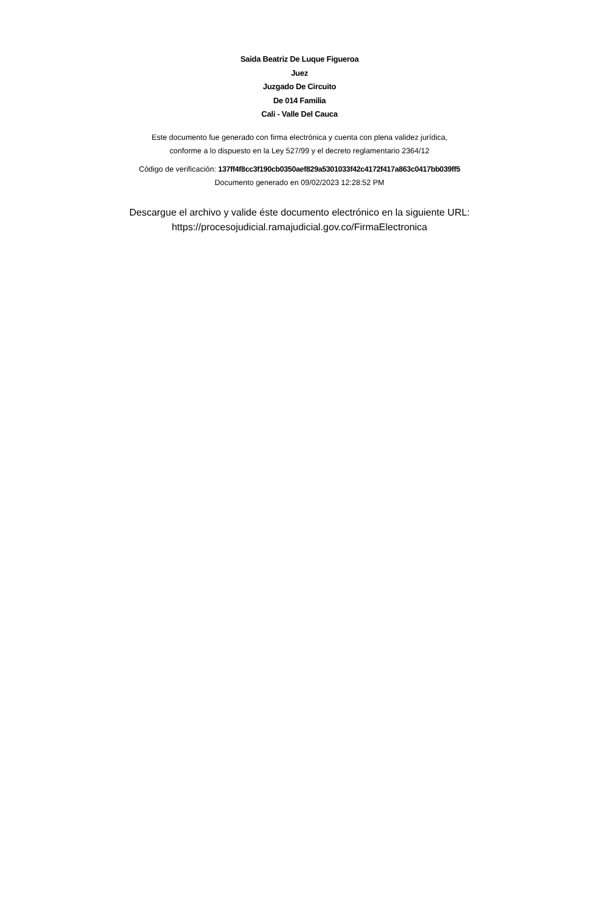Saida Beatriz De Luque Figueroa
Juez
Juzgado De Circuito
De 014 Familia
Cali - Valle Del Cauca
Este documento fue generado con firma electrónica y cuenta con plena validez jurídica,
conforme a lo dispuesto en la Ley 527/99 y el decreto reglamentario 2364/12
Código de verificación: 137ff4f8cc3f190cb0350aef829a5301033f42c4172f417a863c0417bb039ff5
Documento generado en 09/02/2023 12:28:52 PM
Descargue el archivo y valide éste documento electrónico en la siguiente URL:
https://procesojudicial.ramajudicial.gov.co/FirmaElectronica